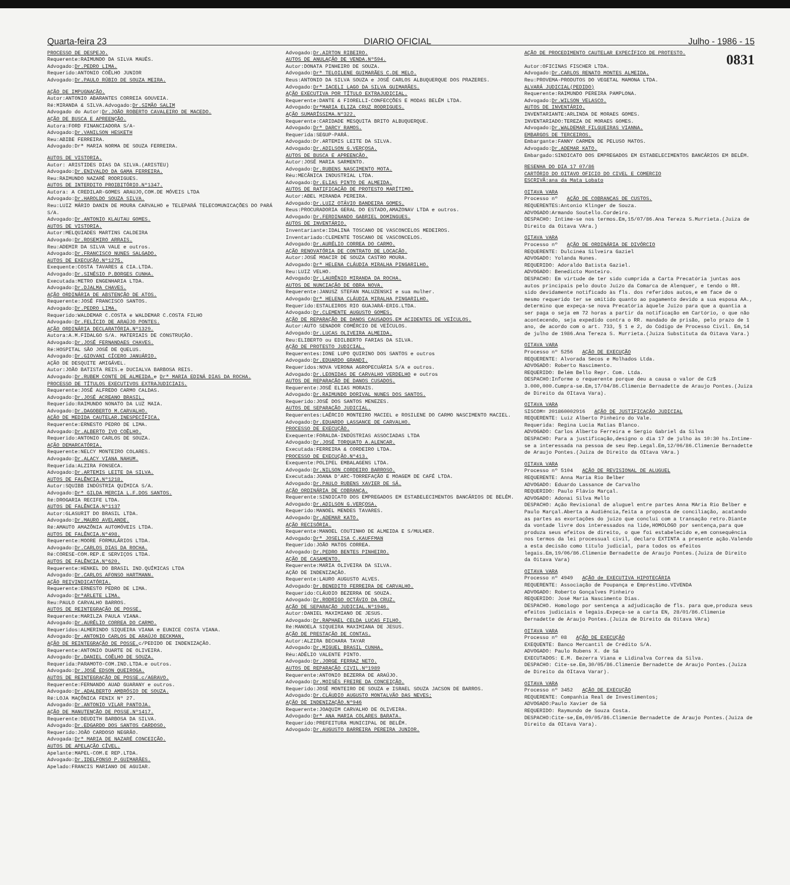Quarta-feira 23 DIARIO OFICIAL Julho - 1986 - 15
PROCESSO DE DESPEJO.
Requerente:RAIMUNDO DA SILVA MAUÉS.
Advogado:Dr.PEDRO LIMA.
Requerido:ANTONIO COÊLHO JUNIOR
Advogado:Dr.PAULO RÚBIO DE SOUZA MEIRA.
AÇÃO DE IMPUGNAÇÃO.
Autor:ANTONIO ABARANTES CORREIA GOUVEIA.
Ré:MIRANDA & SILVA.Advogado:Dr.SIMÃO SALIM
Advogado do Autor:Dr.JOÃO ROBERTO CAVALEIRO DE MACEDO.
AÇÃO DE BUSCA E APREENÇÃO.
Autora:FORD FINANCIADORA S/A-
Advogado:Dr.VANILSON HESKETH
Reu:ABIBE FERREIRA.
Advogado:Drª MARIA NORMA DE SOUZA FERREIRA.
AUTOS DE VISTORIA.
Autor: ARISTIDES DIAS DA SILVA.(ARISTEU)
Advogado:Dr.ENIVALDO DA GAMA FERREIRA.
Reu:RAIMUNDO NAZARÉ RODRIGUES.
AUTOS DE INTERDITO PROIBITÓRIO.Nº1347.
Autora: A CREDILAR-GOMES ARAUJO,COM.DE MÓVEIS LTDA
Advogado:Dr.HAROLDO SOUZA SILVA.
Reu:LUIZ MÁRIO DANIN DE MOURA CARVALHO e TELEPARÁ TELECOMUNICAÇÕES DO PARÁ S/A.
Advogado:Dr.ANTONIO KLAUTAU GOMES.
AUTOS DE VISTORIA.
Autor:MELQUIADES MARTINS CALDEIRA
Advogado:Dr.ROSEMIRO ARRAIS.
Reu:ADEMIR DA SILVA VALE e outros.
Advogado:Dr.FRANCISCO NUNES SALGADO.
AUTOS DE EXECUÇÃO.Nº1275.
Exequente:COSTA TAVARES & CIA.LTDA.
Advogado:Dr.SINÉSIO P.BORGES CUNHA.
Executada:METRO ENGENHARIA LTDA.
Advogado:Dr.DJALMA CHAVES.
AÇÃO ORDINÁRIA DE ABSTENÇÃO DE ATOS.
Requerente:JOSÉ FRANCISCO SANTOS.
Advogado:Dr.PEDRO LIMA.
Requerido:WALDEMAR C.COSTA e WALDEMAR C.COSTA FILHO
Advogado:Dr.FELÍCIO DE ARAÚJO PONTES.
AÇÃO ORDINÁRIA DECLARATÓRIA.Nº1329.
Autora:A.M.FIDALGO S/A. MATERIAIS DE CONSTRUÇÃO.
Advogado:Dr.JOSÉ FERNANDAES CHAVES.
Ré:HOSPITAL SÃO JOSÉ DE QUELUS.
Advogado:Dr.GIOVANI CÍCERO JANUÁRIO.
AÇÃO DE DESQUITE AMIGÁVEL.
Autor:JOÃO BATISTA REIS.e DUCIALVA BARBOSA REIS.
Advogado:Dr.RUBEM CONTE DE ALMEIDA. e Drª MARIA EDINÁ DIAS DA ROCHA.
PROCESSO DE TÍTULOS EXECUTIVOS EXTRAJUDICIAIS.
Requerente:JOSÉ ALFREDO CARMO CALDAS.
Advogado:Dr.JOSÉ ACREANO BRASIL.
Requerido:RAIMUNDO NONATO DA LUZ MAIA.
Advogado:Dr.DAGOBERTO M.CARVALHO.
AÇÃO DE MEDIDA CAUTELAR.INESPECÍFICA.
Requerente:ERNESTO PEDRO DE LIMA.
Advogado:Dr.ALBERTO IVO COÊLHO.
Requerido:ANTONIO CARLOS DE SOUZA.
AÇÃO DEMARCATÓRIA.
Requerente:NELCY MONTEIRO COLARES.
Advogado:Dr.ALACY VIANA NAHUM.
Requerida:ALZIRA FONSECA.
Advogado:Dr.ARTEMIS LEITE DA SILVA.
AUTOS DE FALÊNCIA.Nº1218.
Autor:SQUIBB INDÚSTRIA QUÍMICA S/A.
Advogado:Drª GILDA MERCIA L.F.DOS SANTOS.
Ré:DROGARIA RECIFE LTDA.
AUTOS DE FALÊNCIA.Nº1137
Autor:GLASURIT DO BRASIL LTDA.
Advogado:Dr.MAURO AVELANDE.
Ré:AMAUTO AMAZÔNIA AUTOMÓVEIS LTDA.
AUTOS DE FALÊNCIA.Nº498.
Requerente:MOORE FORMULÁRIOS LTDA.
Advogado:Dr.CARLOS DIAS DA ROCHA.
Ré:CORESE-COM.REP.E SERVIÇOS LTDA.
AUTOS DE FALÊNCIA.Nº620.
Requerente:HENKEL DO BRASIL IND.QUÍMICAS LTDA
Advogado:Dr.CARLOS AFONSO HARTMANN.
AÇÃO REIVINDICATÓRIA.
Requerente:ERNESTO PEDRO DE LIMA.
Advogado:DrªARLETE LIMA.
Reu:PAULO CARVALHO BARROS.
AUTOS DE REINTEGRAÇÃO DE POSSE.
Requerente:MARILZA PAULA VIANA.
Advogado:Dr.AURÉLIO CORREA DO CARMO.
Requeridos:ALMERINDO SIQUEIRA VIANA e EUNICE COSTA VIANA.
Advogado:Dr.ANTONIO CARLOS DE ARAÚJO BECKMAN.
AÇÃO DE REINTEGRAÇÃO DE POSSE. c/PEDIDO DE INDENIZAÇÃO.
Requerente:ANTONIO DUARTE DE OLIVEIRA.
Advogado:Dr.DANIEL COÊLHO DE SOUZA.
Requerida:PARAMOTO-COM.IND.LTDA.e outros.
Advogado:Dr.JOSÉ EDSON QUEIROGA.
AUTOS DE REINTEGRAÇÃO DE POSSE.c/AGRAVO.
Requerente:FERNANDO AUAD GUARANY e outros.
Advogado:Dr.ADALBERTO AMBRÓSIO DE SOUZA.
Ré:LOJA MAÇÔNICA FENIX Nº 27.
Advogado:Dr.ANTONIO VILAR PANTOJA.
AÇÃO DE MANUTENÇÃO DE POSSE.Nº1417.
Requerente:DEUDITH BARBOSA DA SILVA.
Advogado:Dr.EDGARDO DOS SANTOS CARDOSO.
Requerido:JOÃO CARDOSO NEGRÃO.
Advogada:Drª MARIA DE NAZARÉ CONCEIÇÃO.
AUTOS DE APELAÇÃO CÍVEL.
Apelante:MAPEL-COM.E REP.LTDA.
Advogado:Dr.IDELFONSO P.GUIMARÃES.
Apelado:FRANCIS MARIANO DE AGUIAR.
Advogado:Dr.AIRTON RIBEIRO.
AUTOS DE ANULAÇÃO DE VENDA.Nº594.
Autor:DONATA PINHEIRO DE SOUZA.
Advogado:Drª TELOILENE GUIMARÃES C.DE MELO.
Reus:ANTONIO DA SILVA SOUZA e JOSÉ CARLOS ALBUQUERQUE DOS PRAZERES.
Advogado:Drª IACELI LAGO DA SILVA GUIMARÃES.
AÇÃO EXECUTIVA POR TÍTULO EXTRAJUDICIAL.
Requerente:DANTE & FIORELLI-CONFECÇÕES E MODAS BELÉM LTDA.
Advogado:DrªMARIA ELIZA CRUZ RODRIGUES.
AÇÃO SUMARÍSSIMA.Nº322.
Requerente:CARIDADE MESQUITA BRITO ALBUQUERQUE.
Advogado:Drª DARCY RAMOS.
Requerida:SEGUP-PARÁ.
Advogado:Dr.ARTEMIS LEITE DA SILVA.
Advogado:Dr.ADILSON G.VERÇOSA.
AUTOS DE BUSCA E APREENÇÃO.
Autor:JOSÉ MARIA SARMENTO.
Advogado:Dr.RUBENS NASCIMENTO MOTA.
Réu:MECÂNICA INDUSTRIAL LTDA.
Advogado:Dr.ELIAS PINTO DE ALMEIDA.
AUTOS DE RATIFICAÇÃO DE PROTESTO MARÍTIMO.
Autor:ABEL MIRANDA PEREIRA.
Advogado:Dr.LUIZ OTÁVIO BANDEIRA GOMES.
Reus:PROCURADORIA GERAL DO ESTADO,AMAZONAV LTDA e outros.
Advogado:Dr.FERDINANDO GABRIEL DOMINGUES.
AUTOS DE INVENTÁRIO.
Inventariante:IDALINA TOSCANO DE VASCONCELOS MEDEIROS.
Inventariado:CLEMENTE TOSCANO DE VASCONCELOS.
Advogado:Dr.AURÉLIO CORREA DO CARMO.
AÇÃO RENOVATÓRIA DE CONTRATO DE LOCAÇÃO.
Autor:JOSÉ MOACIR DE SOUZA CASTRO MOURA.
Advogado:Drª HELENA CLÁUDIA MIRALHA PINGARILHO.
Reu:LUIZ VELHO.
Advogado:Dr.LAURÊNIO MIRANDA DA ROCHA.
AUTOS DE NUNCIAÇÃO DE OBRA NOVA.
Requerente:JANUSZ STEFAN MALUZENSKI e sua mulher.
Advogado:Drª HELENA CLÁUDIA MIRALHA PINGARILHO.
Requerido:ESTALEIROS RIO GUAJARÁ-ERIG.LTDA.
Advogado:Dr.CLEMENTE AUGUSTO GOMES.
AÇÃO DE REPARAÇÃO DE DANOS CAUSADOS.EM ACIDENTES DE VEÍCULOS.
Autor:AUTO SENADOR COMÉRCIO DE VEÍCULOS.
Advogado:Dr.LUCAS OLIVEIRA ALMEIDA.
Reu:ELIBERTO ou EDILBERTO FARIAS DA SILVA.
AÇÃO DE PROTESTO JUDICIAL.
Requerentes:IONE LUPO QUIRINO DOS SANTOS e outros
Advogado:Dr.EDUARDO GRANDI.
Requeridos:NOVA VERONA AGROPECUÁRIA S/A e outros.
Advogado:Dr.LEONIDAS DE CARVALHO VERDELHO e outros
AUTOS DE REPARAÇÃO DE DANOS CUSADOS.
Requerente:JOSÉ ELIAS MORAIS.
Advogado:Dr.RAIMUNDO DORIVAL NUNES DOS SANTOS.
Requerido:JOSÉ DOS SANTOS MENEZES.
AUTOS DE SEPARAÇÃO JUDICIAL.
Requerentes:LAÉRCIO MONTEIRO MACIEL e ROSILENE DO CARMO NASCIMENTO MACIEL.
Advogado:Dr.EDUARDO LASSANCE DE CARVALHO.
PROCESSO DE EXECUÇÃO.
Exequente:FORALDA-INDÚSTRIAS ASSOCIADAS LTDA
Advogado:Dr.JOSÉ TORQUATO A.ALENCAR.
Executada:FERREIRA & CORDEIRO LTDA.
PROCESSO DE EXECUÇÃO.Nº413.
Exequente:POLIPEL EMBALAGENS LTDA.
Advogado:Dr.NILSON CORDEIRO BARROSO.
Executada:JOANA D'ARC-TORREFAÇÃO E MOAGEM DE CAFÉ LTDA.
Advogado:Dr.PAULO RUBENS XAVIER DE SÁ.
AÇÃO ORDINÁRIA DE COBRANÇA.
Requerente:SINDICATO DOS EMPREGADOS EM ESTABELECIMENTOS BANCÁRIOS DE BELÉM.
Advogado:Dr.ADILSON G.VERÇOSA.
Requerido:MANOEL MENDES TAVARES.
Advogado:Dr.ADEMAR KATO.
AÇÃO RECISÓRIA.
Requerente:MANOEL COUTINHO DE ALMEIDA E S/MULHER.
Advogado:Drª JOSELISA C.KAUFFMAN
Requerido:JOÃO MATOS CORREA.
Advogado:Dr.PEDRO BENTES PINHEIRO.
AÇÃO DE CASAMENTO.
Requerente:MARIA OLIVEIRA DA SILVA.
AÇÃO DE INDENIZAÇÃO.
Requerente:LAURO AUGUSTO ALVES.
Advogado:Dr.BENEDITO FERREIRA DE CARVALHO.
Requerido:CLÁUDIO BEZERRA DE SOUZA.
Advogado:Dr.RODRIGO OCTÁVIO DA CRUZ.
AÇÃO DE SEPARAÇÃO JUDICIAL.Nº1946.
Autor:DANIEL MAXIMIANO DE JESUS.
Advogado:Dr.RAPHAEL CELDA LUCAS FILHO.
Ré:MANOELA SIQUEIRA MAXIMIANA DE JESUS.
AÇÃO DE PRESTAÇÃO DE CONTAS.
Autor:ALZIRA BECHARA TAYAR
Advogado:Dr.MIGUEL BRASIL CUNHA.
Réu:ADÉLIO VALENTE PINTO.
Advogado:Dr.JORGE FERRAZ NETO.
AUTOS DE REPARAÇÃO CIVIL.Nº1989
Requerente:ANTONIO BEZERRA DE ARAÚJO.
Advogado:Dr.MOISÉS FREIRE DA CONCEIÇÃO.
Requerido:JOSÉ MONTEIRO DE SOUZA e ISRAEL SOUZA JACSON DE BARROS.
Advogado:Dr.CLÁUDIO AUGUSTO MONTALVÃO DAS NEVES;
AÇÃO DE INDENIZAÇÃO.Nº946
Requerente:JOAQUIM CARVALHO DE OLIVEIRA.
Advogado:Drª ANA MARIA COLARES BARATA.
Requerido:PREFEITURA MUNICIPAL DE BELÉM.
Advogado:Dr.AUGUSTO BARREIRA PEREIRA JUNIOR.
AÇÃO DE PROCEDIMENTO CAUTELAR EXPECÍFICO DE PROTESTO.
0831
Autor:OFICINAS FISCHER LTDA.
Advogado:Dr.CARLOS RENATO MONTES ALMEIDA.
Reu:PROVEMA-PRODUTOS DO VEGETAL MAMONA LTDA.
ALVARÁ JUDICIAL(PEDIDO)
Requerente:RAIMUNDO PEREIRA PAMPLONA.
Advogado:Dr.WILSON VELASCO.
AUTOS DE INVENTÁRIO.
INVENTARIANTE:ARLINDA DE MORAES GOMES.
INVENTARIADO:TEREZA DE MORAES GOMES.
Advogado:Dr.WALDEMAR FILGUEIRAS VIANNA.
EMBARGOS DE TERCEIROS.
Embargante:FANNY CARMEN DE PELUSO MATOS.
Advogado:Dr.ADEMAR KATO.
Embargado:SINDICATO DOS EMPREGADOS EM ESTABELECIMENTOS BANCÁRIOS EM BELÉM.
RESENHA DO DIA 17 07/86
CARTÓRIO DO OITAVO OFICIO DO CIVEL E COMERCIO
ESCRIVÃ:ana da Mata Lobato
OITAVA VARA
Processo nº AÇÃO DE COBRANÇAS DE CUSTOS.
REQUERENTES:Antonio Klinger de Souza.
ADVOGADO:Armando Soutello.Cordeiro.
DESPACHO: Intime-se nos termos.Em,15/07/86.Ana Tereza S.Murrieta.(Juiza de Direito da Oitava VAra.)
OITAVA VARA
Processo nº AÇÃO DE ORDINÁRIA DE DIVÓRCIO
REQUERENTE: Dulcinéa Silveira Gaziel
ADVOGADO: Yolanda Nunes.
REQUERIDO: Adoraldo Batista Gaziel.
ADVOGADO: Benedicto Monteiro.
DESPACHO: Em virtude de ter sido cumprida a Carta Precatória juntas aos autos principais pelo douto Juízo da Comarca de Alenquer, e tendo o RR. sido devidamente notificado às fls. dos referidos autos,e em face de o mesmo requerido ter se omitido quanto ao pagamento devido a sua esposa AA., determino que expeça-se nova Precatória àquele Juízo para que a quantia a ser paga o seja em 72 horas a partir da notificação em Cartório, o que não acontecendo, seja expedido contra o RR. mandado de prisão, pelo prazo de 1 ano, de acordo com o art. 733, § 1 e 2, do Código de Processo Civil. Em,14 de julho de 1986.Ana Tereza S. Murrieta.(Juiza Substituta da Oitava Vara.)
OITAVA VARA
Processo nº 5256 AÇÃO DE EXECUÇÃO
REQUERENTE: Alvorada Secos e Molhados Ltda.
ADVOGADO: Roberto Nascimento.
REQUERIDO: Belém Bello Repr. Com. Ltda.
DESPACHO:Informe o requerente porque deu a causa o valor de Cz$ 3.000,000.Cumpra-se.Em,17/04/86.Climenie Bernadette de Araujo Pontes.(Juiza de Direito da OItava Vara).
OITAVA VARA
SISCOM= 201860002916 AÇÃO DE JUSTIFICAÇÃO JUDICIAL
REQUERENTE: Luiz Alberto Pinheiro do Vale.
Requerida: Regina Lucia Matias Blanco.
ADVOGADO: Carlos Alberto Ferreira e Sergio Gabriel da Silva
DESPACHO: Para a justificação,designo o dia 17 de julho às 10:30 hs.Intime-se a interessada na pessoa de seu Rep.Legal.Em,12/06/86.Climenie Bernadette de Araujo Pontes.(Juiza de Direito da OItava VAra.)
OITAVA VARA
Processo nº 5104 AÇÃO DE REVISIONAL DE ALUGUEL
REQUERENTE: Anna Maria Rio Belber
ADVOGADO: Eduardo Lassance de Carvalho
REQUERIDO: Paulo Flávio Marçal.
ADVOGADO: Adonai Silva Mello
DESPACHO: Ação Revisional de aluguel entre partes Anna MAria Rio Belber e Paulo Marçal.Aberta a Audiência,feita a proposta de conciliação, acatando as partes as exortações do juízo que conclui com a transação retro.Diante da vontade livre dos interessados na lide,HOMOLOGO por sentença,para que produza seus efeitos de direito, o que foi estabelecido e,em consequência nos termos da lei processual civil, declaro EXTINTA a presente ação.Valendo a esta decisão como título judicial, para todos os efeitos legais.Em,19/06/86.Climenie Bernadette de Araujo Pontes.(Juiza de Direito da Oitava Vara)
OITAVA VARA
Processo nº 4949 AÇÃO de EXECUTIVA HIPOTECÁRIA
REQUERENTE: Associação de Poupança e Empréstimo.VIVENDA
ADVOGADO: Roberto Gonçalves Pinheiro
REQUERIDO: José Maria Nascimento Dias.
DESPACHO. Homologo por sentença a adjudicação de fls. para que,produza seus efeitos judiciais e legais.Expeça-se a carta EN, 28/01/86.Climenie Bernadette de Araujo Pontes.(Juiza de Direito da Oitava VAra)
OITAVA VARA
Processo nº 08 AÇÃO DE EXECUÇÃO
EXEQUENTE: Banco Mercantil de Crédito S/A.
ADVOGADO: Paulo Rubens X. de Sá
EXECUTADOS: E.M. Bezerra Viana e Lidinalva Correa da Silva.
DESPACHO: Cite-se.Em,30/05/86.Climenie Bernadette de Araujo Pontes.(Juiza de Direito da OItava Varar).
OITAVA VARA
Processo nº 3452 AÇÃO DE EXECUÇÃO
REQUERENTE: Companhia Real de Investimentos;
ADVOGADO:Paulo Xavier de Sá
REQUERIDO: Raymundo de Souza Costa.
DESPACHO:Cite-se,Em,09/05/86.Climenie Bernadette de Araujo Pontes.(Juiza de Direito da OItava Vara).